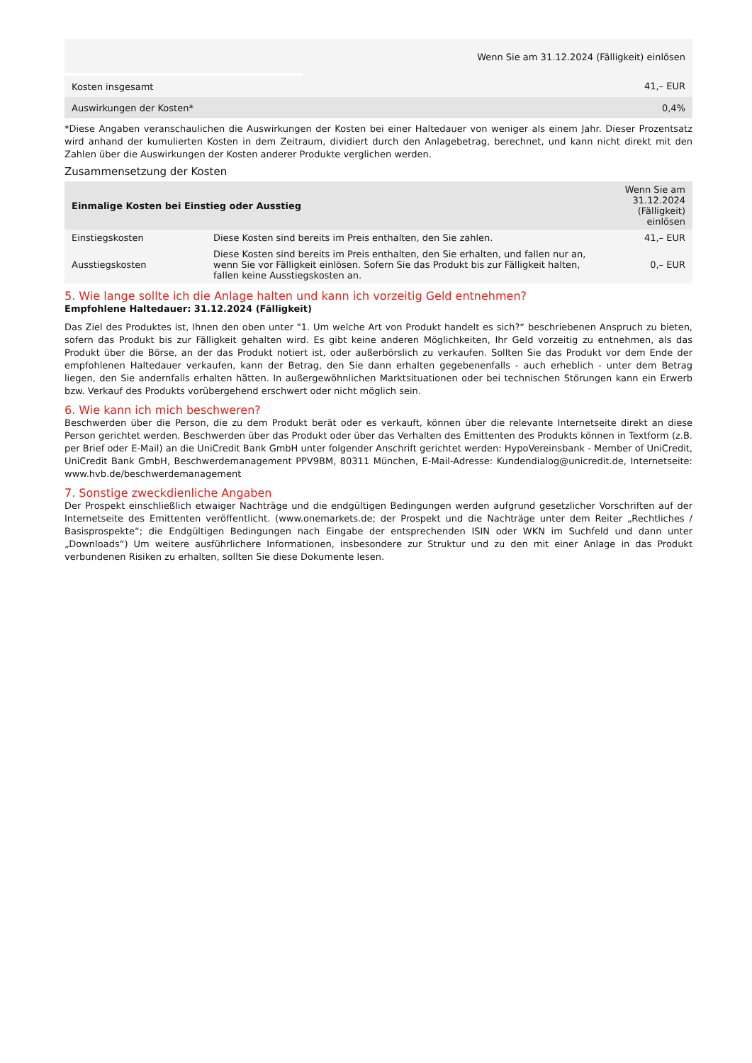| | Wenn Sie am 31.12.2024 (Fälligkeit) einlösen |
| Kosten insgesamt | 41,– EUR |
| Auswirkungen der Kosten* | 0,4% |
*Diese Angaben veranschaulichen die Auswirkungen der Kosten bei einer Haltedauer von weniger als einem Jahr. Dieser Prozentsatz wird anhand der kumulierten Kosten in dem Zeitraum, dividiert durch den Anlagebetrag, berechnet, und kann nicht direkt mit den Zahlen über die Auswirkungen der Kosten anderer Produkte verglichen werden.
Zusammensetzung der Kosten
| Einmalige Kosten bei Einstieg oder Ausstieg | | Wenn Sie am 31.12.2024 (Fälligkeit) einlösen |
| --- | --- | --- |
| Einstiegskosten | Diese Kosten sind bereits im Preis enthalten, den Sie zahlen. | 41,– EUR |
| Ausstiegskosten | Diese Kosten sind bereits im Preis enthalten, den Sie erhalten, und fallen nur an, wenn Sie vor Fälligkeit einlösen. Sofern Sie das Produkt bis zur Fälligkeit halten, fallen keine Ausstiegskosten an. | 0,– EUR |
5. Wie lange sollte ich die Anlage halten und kann ich vorzeitig Geld entnehmen?
Empfohlene Haltedauer: 31.12.2024 (Fälligkeit)
Das Ziel des Produktes ist, Ihnen den oben unter "1. Um welche Art von Produkt handelt es sich?“ beschriebenen Anspruch zu bieten, sofern das Produkt bis zur Fälligkeit gehalten wird. Es gibt keine anderen Möglichkeiten, Ihr Geld vorzeitig zu entnehmen, als das Produkt über die Börse, an der das Produkt notiert ist, oder außerbörslich zu verkaufen. Sollten Sie das Produkt vor dem Ende der empfohlenen Haltedauer verkaufen, kann der Betrag, den Sie dann erhalten gegebenenfalls - auch erheblich - unter dem Betrag liegen, den Sie andernfalls erhalten hätten. In außergewöhnlichen Marktsituationen oder bei technischen Störungen kann ein Erwerb bzw. Verkauf des Produkts vorübergehend erschwert oder nicht möglich sein.
6. Wie kann ich mich beschweren?
Beschwerden über die Person, die zu dem Produkt berät oder es verkauft, können über die relevante Internetseite direkt an diese Person gerichtet werden. Beschwerden über das Produkt oder über das Verhalten des Emittenten des Produkts können in Textform (z.B. per Brief oder E-Mail) an die UniCredit Bank GmbH unter folgender Anschrift gerichtet werden: HypoVereinsbank - Member of UniCredit, UniCredit Bank GmbH, Beschwerdemanagement PPV9BM, 80311 München, E-Mail-Adresse: Kundendialog@unicredit.de, Internetseite: www.hvb.de/beschwerdemanagement
7. Sonstige zweckdienliche Angaben
Der Prospekt einschließlich etwaiger Nachträge und die endgültigen Bedingungen werden aufgrund gesetzlicher Vorschriften auf der Internetseite des Emittenten veröffentlicht. (www.onemarkets.de; der Prospekt und die Nachträge unter dem Reiter „Rechtliches / Basisprospekte“; die Endgültigen Bedingungen nach Eingabe der entsprechenden ISIN oder WKN im Suchfeld und dann unter „Downloads“) Um weitere ausführlichere Informationen, insbesondere zur Struktur und zu den mit einer Anlage in das Produkt verbundenen Risiken zu erhalten, sollten Sie diese Dokumente lesen.